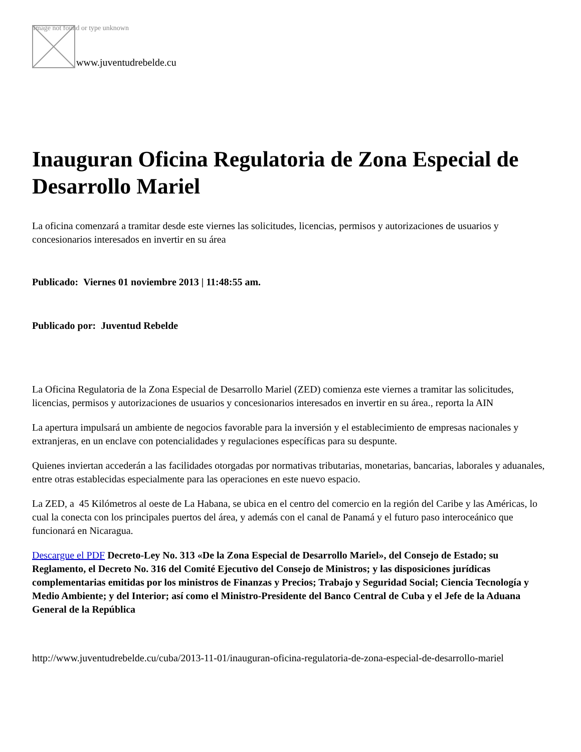Image not found or type unknown
www.juventudrebelde.cu
Inauguran Oficina Regulatoria de Zona Especial de Desarrollo Mariel
La oficina comenzará a tramitar desde este viernes las solicitudes, licencias, permisos y autorizaciones de usuarios y concesionarios interesados en invertir en su área
Publicado: Viernes 01 noviembre 2013 | 11:48:55 am.
Publicado por: Juventud Rebelde
La Oficina Regulatoria de la Zona Especial de Desarrollo Mariel (ZED) comienza este viernes a tramitar las solicitudes, licencias, permisos y autorizaciones de usuarios y concesionarios interesados en invertir en su área., reporta la AIN
La apertura impulsará un ambiente de negocios favorable para la inversión y el establecimiento de empresas nacionales y extranjeras, en un enclave con potencialidades y regulaciones específicas para su despunte.
Quienes inviertan accederán a las facilidades otorgadas por normativas tributarias, monetarias, bancarias, laborales y aduanales, entre otras establecidas especialmente para las operaciones en este nuevo espacio.
La ZED, a 45 Kilómetros al oeste de La Habana, se ubica en el centro del comercio en la región del Caribe y las Américas, lo cual la conecta con los principales puertos del área, y además con el canal de Panamá y el futuro paso interoceánico que funcionará en Nicaragua.
Descargue el PDF Decreto-Ley No. 313 «De la Zona Especial de Desarrollo Mariel», del Consejo de Estado; su Reglamento, el Decreto No. 316 del Comité Ejecutivo del Consejo de Ministros; y las disposiciones jurídicas complementarias emitidas por los ministros de Finanzas y Precios; Trabajo y Seguridad Social; Ciencia Tecnología y Medio Ambiente; y del Interior; así como el Ministro-Presidente del Banco Central de Cuba y el Jefe de la Aduana General de la República
http://www.juventudrebelde.cu/cuba/2013-11-01/inauguran-oficina-regulatoria-de-zona-especial-de-desarrollo-mariel